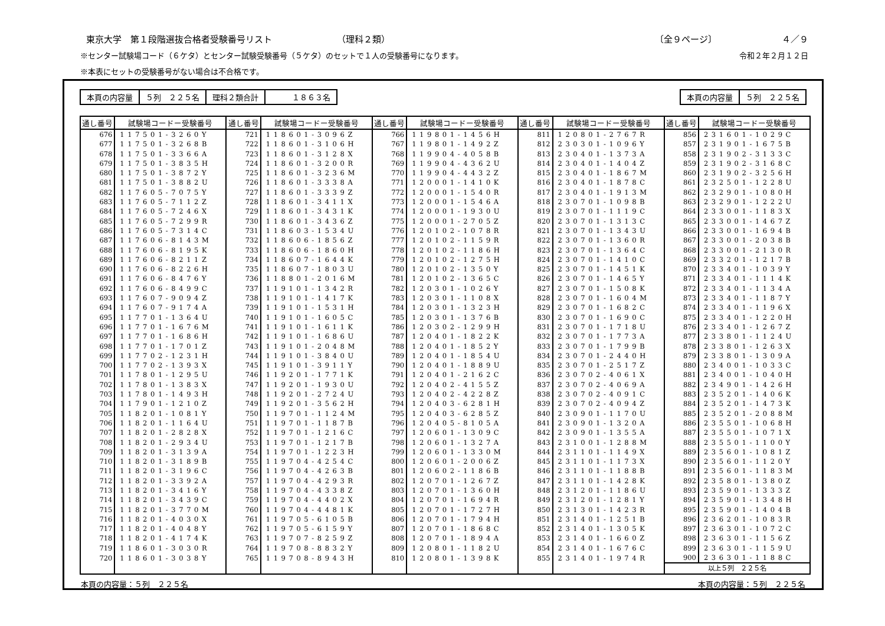東京大学　第１段階選抜合格者受験番号リスト （理科２類） 〔全９ページ〕 ４／９
※センター試験場コード（６ケタ）とセンター試験受験番号（５ケタ）のセットで１人の受験番号になります。 令和２年２月１２日
※本表にセットの受験番号がない場合は不合格です。
| 本頁の内容量 | ５列 ２２５名 | 理科２類合計 | １８６３名 |
| 本頁の内容量 | ５列 ２２５名 |
| 通し番号 | 試験場コードー受験番号 | 通し番号 | 試験場コードー受験番号 | 通し番号 | 試験場コードー受験番号 | 通し番号 | 試験場コードー受験番号 | 通し番号 | 試験場コードー受験番号 |
| --- | --- | --- | --- | --- | --- | --- | --- | --- | --- |
| 676 | 117501-3260Y | 721 | 118601-3096Z | 766 | 119801-1456H | 811 | 120801-2767R | 856 | 231601-1029C |
| 677 | 117501-3268B | 722 | 118601-3106H | 767 | 119801-1492Z | 812 | 230301-1096Y | 857 | 231901-1675B |
| 678 | 117501-3366A | 723 | 118601-3128X | 768 | 119904-4058B | 813 | 230401-1373A | 858 | 231902-3133C |
| 679 | 117501-3835H | 724 | 118601-3200R | 769 | 119904-4362U | 814 | 230401-1404Z | 859 | 231902-3168C |
| 680 | 117501-3872Y | 725 | 118601-3236M | 770 | 119904-4432Z | 815 | 230401-1867M | 860 | 231902-3256H |
| 681 | 117501-3882U | 726 | 118601-3338A | 771 | 120001-1410K | 816 | 230401-1878C | 861 | 232501-1228U |
| 682 | 117605-7075Y | 727 | 118601-3339Z | 772 | 120001-1540R | 817 | 230401-1913M | 862 | 232901-1080H |
| 683 | 117605-7112Z | 728 | 118601-3411X | 773 | 120001-1546A | 818 | 230701-1098B | 863 | 232901-1222U |
| 684 | 117605-7246X | 729 | 118601-3431K | 774 | 120001-1930U | 819 | 230701-1119C | 864 | 233001-1183X |
| 685 | 117605-7299R | 730 | 118601-3436Z | 775 | 120001-2705Z | 820 | 230701-1313C | 865 | 233001-1467Z |
| 686 | 117605-7314C | 731 | 118603-1534U | 776 | 120102-1078R | 821 | 230701-1343U | 866 | 233001-1694B |
| 687 | 117606-8143M | 732 | 118606-1856Z | 777 | 120102-1159R | 822 | 230701-1360R | 867 | 233001-2038B |
| 688 | 117606-8195K | 733 | 118606-1860H | 778 | 120102-1186H | 823 | 230701-1364C | 868 | 233001-2130R |
| 689 | 117606-8211Z | 734 | 118607-1644K | 779 | 120102-1275H | 824 | 230701-1410C | 869 | 233201-1217B |
| 690 | 117606-8226H | 735 | 118607-1803U | 780 | 120102-1350Y | 825 | 230701-1451K | 870 | 233401-1039Y |
| 691 | 117606-8476Y | 736 | 118801-2016M | 781 | 120102-1365C | 826 | 230701-1465Y | 871 | 233401-1114K |
| 692 | 117606-8499C | 737 | 119101-1342R | 782 | 120301-1026Y | 827 | 230701-1508K | 872 | 233401-1134A |
| 693 | 117607-9094Z | 738 | 119101-1417K | 783 | 120301-1108X | 828 | 230701-1604M | 873 | 233401-1187Y |
| 694 | 117607-9174A | 739 | 119101-1531H | 784 | 120301-1323H | 829 | 230701-1682C | 874 | 233401-1196X |
| 695 | 117701-1364U | 740 | 119101-1605C | 785 | 120301-1376B | 830 | 230701-1690C | 875 | 233401-1220H |
| 696 | 117701-1676M | 741 | 119101-1611K | 786 | 120302-1299H | 831 | 230701-1718U | 876 | 233401-1267Z |
| 697 | 117701-1686H | 742 | 119101-1686U | 787 | 120401-1822K | 832 | 230701-1773A | 877 | 233801-1124U |
| 698 | 117701-1701Z | 743 | 119101-2048M | 788 | 120401-1852Y | 833 | 230701-1799B | 878 | 233801-1263X |
| 699 | 117702-1231H | 744 | 119101-3840U | 789 | 120401-1854U | 834 | 230701-2440H | 879 | 233801-1309A |
| 700 | 117702-1393X | 745 | 119101-3911Y | 790 | 120401-1889U | 835 | 230701-2517Z | 880 | 234001-1033C |
| 701 | 117801-1295U | 746 | 119201-1771K | 791 | 120401-2162C | 836 | 230702-4061X | 881 | 234001-1040H |
| 702 | 117801-1383X | 747 | 119201-1930U | 792 | 120402-4155Z | 837 | 230702-4069A | 882 | 234901-1426H |
| 703 | 117801-1493H | 748 | 119201-2724U | 793 | 120402-4228Z | 838 | 230702-4091C | 883 | 235201-1406K |
| 704 | 117901-1210Z | 749 | 119201-3562H | 794 | 120403-6281H | 839 | 230702-4094Z | 884 | 235201-1473K |
| 705 | 118201-1081Y | 750 | 119701-1124M | 795 | 120403-6285Z | 840 | 230901-1170U | 885 | 235201-2088M |
| 706 | 118201-1164U | 751 | 119701-1187B | 796 | 120405-8105A | 841 | 230901-1320A | 886 | 235501-1068H |
| 707 | 118201-2828X | 752 | 119701-1216C | 797 | 120601-1309C | 842 | 230901-1355A | 887 | 235501-1071X |
| 708 | 118201-2934U | 753 | 119701-1217B | 798 | 120601-1327A | 843 | 231001-1288M | 888 | 235501-1100Y |
| 709 | 118201-3139A | 754 | 119701-1223H | 799 | 120601-1330M | 844 | 231101-1149X | 889 | 235601-1081Z |
| 710 | 118201-3189B | 755 | 119704-4254C | 800 | 120601-2006Z | 845 | 231101-1173X | 890 | 235601-1120Y |
| 711 | 118201-3196C | 756 | 119704-4263B | 801 | 120602-1186B | 846 | 231101-1188B | 891 | 235601-1183M |
| 712 | 118201-3392A | 757 | 119704-4293R | 802 | 120701-1267Z | 847 | 231101-1428K | 892 | 235801-1380Z |
| 713 | 118201-3416Y | 758 | 119704-4338Z | 803 | 120701-1360H | 848 | 231201-1186U | 893 | 235901-1333Z |
| 714 | 118201-3439C | 759 | 119704-4402X | 804 | 120701-1694R | 849 | 231201-1281Y | 894 | 235901-1348H |
| 715 | 118201-3770M | 760 | 119704-4481K | 805 | 120701-1727H | 850 | 231301-1423R | 895 | 235901-1404B |
| 716 | 118201-4030X | 761 | 119705-6105B | 806 | 120701-1794H | 851 | 231401-1251B | 896 | 236201-1083R |
| 717 | 118201-4048Y | 762 | 119705-6159Y | 807 | 120701-1868C | 852 | 231401-1305K | 897 | 236301-1072C |
| 718 | 118201-4174K | 763 | 119707-8259Z | 808 | 120701-1894A | 853 | 231401-1660Z | 898 | 236301-1156Z |
| 719 | 118601-3030R | 764 | 119708-8832Y | 809 | 120801-1182U | 854 | 231401-1676C | 899 | 236301-1159U |
| 720 | 118601-3038Y | 765 | 119708-8943H | 810 | 120801-1398K | 855 | 231401-1974R | 900 | 236301-1188C |
| | | | | | | | | 以上５列 ２２５名 | |
本頁の内容量：５列　２２５名 本頁の内容量：５列　２２５名